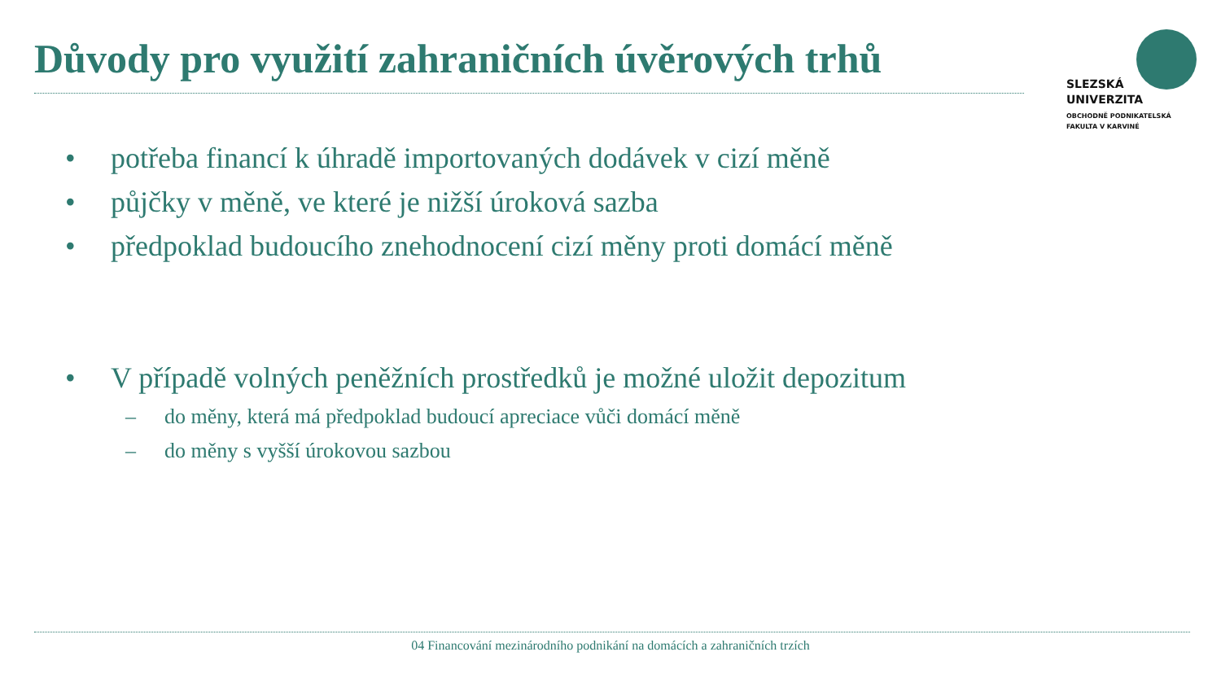Důvody pro využití zahraničních úvěrových trhů
SLEZSKÁ
UNIVERZITA
OBCHODNĚ PODNIKATELSKÁ
FAKULTA V KARVINÉ
• potřeba financí k úhradě importovaných dodávek v cizí měně
• půjčky v měně, ve které je nižší úroková sazba
• předpoklad budoucího znehodnocení cizí měny proti domácí měně
• V případě volných peněžních prostředků je možné uložit depozitum
– do měny, která má předpoklad budoucí apreciace vůči domácí měně
– do měny s vyšší úrokovou sazbou
04 Financování mezinárodního podnikání na domácích a zahraničních trzích